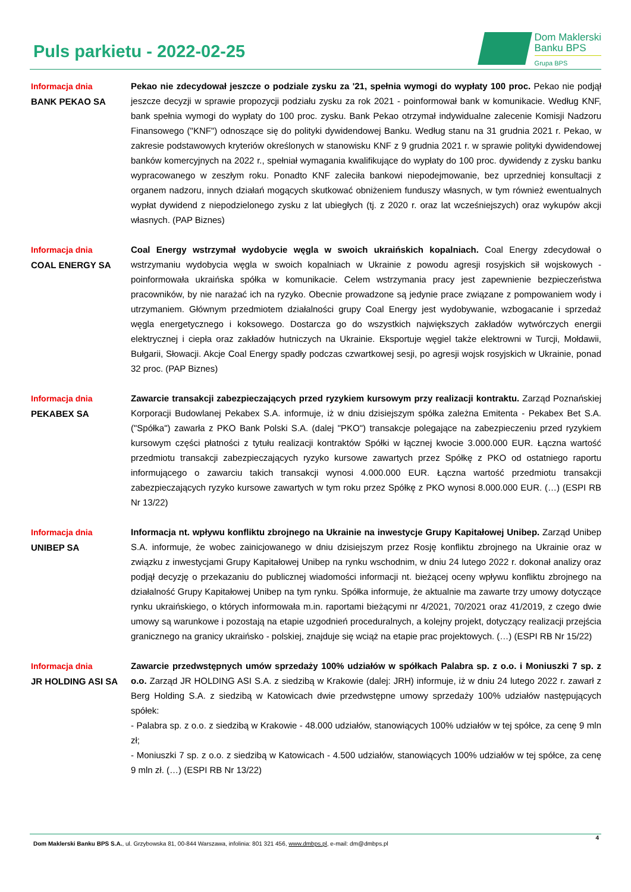Puls parkietu - 2022-02-25
Dom Maklerski
Banku BPS
Grupa BPS
Informacja dnia
BANK PEKAO SA
Pekao nie zdecydował jeszcze o podziale zysku za '21, spełnia wymogi do wypłaty 100 proc. Pekao nie podjął jeszcze decyzji w sprawie propozycji podziału zysku za rok 2021 - poinformował bank w komunikacie. Według KNF, bank spełnia wymogi do wypłaty do 100 proc. zysku. Bank Pekao otrzymał indywidualne zalecenie Komisji Nadzoru Finansowego ("KNF") odnoszące się do polityki dywidendowej Banku. Według stanu na 31 grudnia 2021 r. Pekao, w zakresie podstawowych kryteriów określonych w stanowisku KNF z 9 grudnia 2021 r. w sprawie polityki dywidendowej banków komercyjnych na 2022 r., spełniał wymagania kwalifikujące do wypłaty do 100 proc. dywidendy z zysku banku wypracowanego w zeszłym roku. Ponadto KNF zaleciła bankowi niepodejmowanie, bez uprzedniej konsultacji z organem nadzoru, innych działań mogących skutkować obniżeniem funduszy własnych, w tym również ewentualnych wypłat dywidend z niepodzielonego zysku z lat ubiegłych (tj. z 2020 r. oraz lat wcześniejszych) oraz wykupów akcji własnych. (PAP Biznes)
Informacja dnia
COAL ENERGY SA
Coal Energy wstrzymał wydobycie węgla w swoich ukraińskich kopalniach. Coal Energy zdecydował o wstrzymaniu wydobycia węgla w swoich kopalniach w Ukrainie z powodu agresji rosyjskich sił wojskowych - poinformowała ukraińska spółka w komunikacie. Celem wstrzymania pracy jest zapewnienie bezpieczeństwa pracowników, by nie narażać ich na ryzyko. Obecnie prowadzone są jedynie prace związane z pompowaniem wody i utrzymaniem. Głównym przedmiotem działalności grupy Coal Energy jest wydobywanie, wzbogacanie i sprzedaż węgla energetycznego i koksowego. Dostarcza go do wszystkich największych zakładów wytwórczych energii elektrycznej i ciepła oraz zakładów hutniczych na Ukrainie. Eksportuje węgiel także elektrowni w Turcji, Mołdawii, Bułgarii, Słowacji. Akcje Coal Energy spadły podczas czwartkowej sesji, po agresji wojsk rosyjskich w Ukrainie, ponad 32 proc. (PAP Biznes)
Informacja dnia
PEKABEX SA
Zawarcie transakcji zabezpieczających przed ryzykiem kursowym przy realizacji kontraktu. Zarząd Poznańskiej Korporacji Budowlanej Pekabex S.A. informuje, iż w dniu dzisiejszym spółka zależna Emitenta - Pekabex Bet S.A. ("Spółka") zawarła z PKO Bank Polski S.A. (dalej "PKO") transakcje polegające na zabezpieczeniu przed ryzykiem kursowym części płatności z tytułu realizacji kontraktów Spółki w łącznej kwocie 3.000.000 EUR. Łączna wartość przedmiotu transakcji zabezpieczających ryzyko kursowe zawartych przez Spółkę z PKO od ostatniego raportu informującego o zawarciu takich transakcji wynosi 4.000.000 EUR. Łączna wartość przedmiotu transakcji zabezpieczających ryzyko kursowe zawartych w tym roku przez Spółkę z PKO wynosi 8.000.000 EUR. (…) (ESPI RB Nr 13/22)
Informacja dnia
UNIBEP SA
Informacja nt. wpływu konfliktu zbrojnego na Ukrainie na inwestycje Grupy Kapitałowej Unibep. Zarząd Unibep S.A. informuje, że wobec zainicjowanego w dniu dzisiejszym przez Rosję konfliktu zbrojnego na Ukrainie oraz w związku z inwestycjami Grupy Kapitałowej Unibep na rynku wschodnim, w dniu 24 lutego 2022 r. dokonał analizy oraz podjął decyzję o przekazaniu do publicznej wiadomości informacji nt. bieżącej oceny wpływu konfliktu zbrojnego na działalność Grupy Kapitałowej Unibep na tym rynku. Spółka informuje, że aktualnie ma zawarte trzy umowy dotyczące rynku ukraińskiego, o których informowała m.in. raportami bieżącymi nr 4/2021, 70/2021 oraz 41/2019, z czego dwie umowy są warunkowe i pozostają na etapie uzgodnień proceduralnych, a kolejny projekt, dotyczący realizacji przejścia granicznego na granicy ukraińsko - polskiej, znajduje się wciąż na etapie prac projektowych. (…) (ESPI RB Nr 15/22)
Informacja dnia
JR HOLDING ASI SA
Zawarcie przedwstępnych umów sprzedaży 100% udziałów w spółkach Palabra sp. z o.o. i Moniuszki 7 sp. z o.o. Zarząd JR HOLDING ASI S.A. z siedzibą w Krakowie (dalej: JRH) informuje, iż w dniu 24 lutego 2022 r. zawarł z Berg Holding S.A. z siedzibą w Katowicach dwie przedwstępne umowy sprzedaży 100% udziałów następujących spółek:
- Palabra sp. z o.o. z siedzibą w Krakowie - 48.000 udziałów, stanowiących 100% udziałów w tej spółce, za cenę 9 mln zł;
- Moniuszki 7 sp. z o.o. z siedzibą w Katowicach - 4.500 udziałów, stanowiących 100% udziałów w tej spółce, za cenę 9 mln zł. (…) (ESPI RB Nr 13/22)
4
Dom Maklerski Banku BPS S.A., ul. Grzybowska 81, 00-844 Warszawa, infolinia: 801 321 456, www.dmbps.pl, e-mail: dm@dmbps.pl